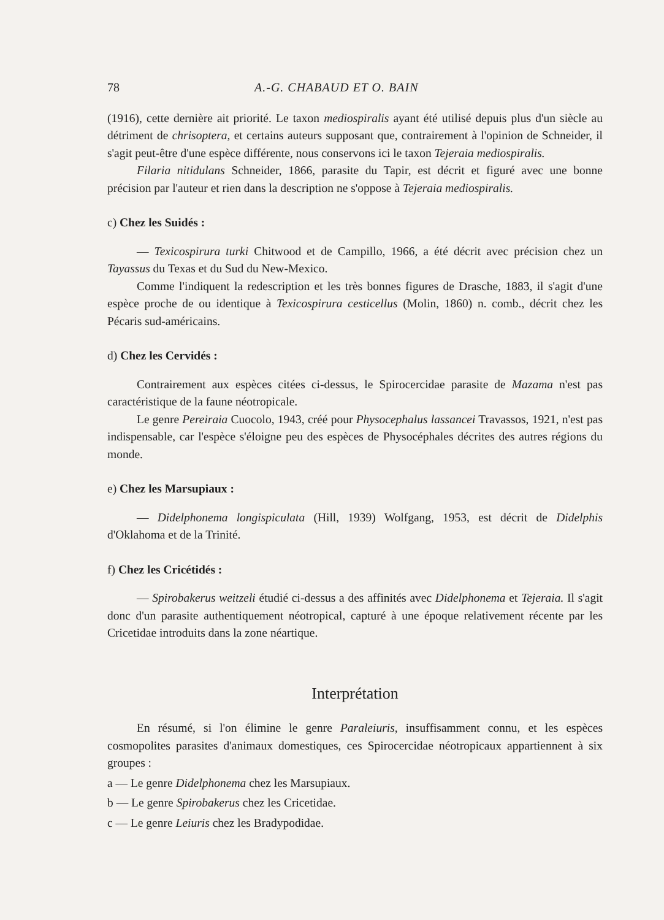78 A.-G. CHABAUD ET O. BAIN
(1916), cette dernière ait priorité. Le taxon mediospiralis ayant été utilisé depuis plus d'un siècle au détriment de chrisoptera, et certains auteurs supposant que, contrairement à l'opinion de Schneider, il s'agit peut-être d'une espèce différente, nous conservons ici le taxon Tejeraia mediospiralis.
Filaria nitidulans Schneider, 1866, parasite du Tapir, est décrit et figuré avec une bonne précision par l'auteur et rien dans la description ne s'oppose à Tejeraia mediospiralis.
c) Chez les Suidés :
— Texicospirura turki Chitwood et de Campillo, 1966, a été décrit avec précision chez un Tayassus du Texas et du Sud du New-Mexico.
Comme l'indiquent la redescription et les très bonnes figures de Drasche, 1883, il s'agit d'une espèce proche de ou identique à Texicospirura cesticellus (Molin, 1860) n. comb., décrit chez les Pécaris sud-américains.
d) Chez les Cervidés :
Contrairement aux espèces citées ci-dessus, le Spirocercidae parasite de Mazama n'est pas caractéristique de la faune néotropicale.
Le genre Pereiraia Cuocolo, 1943, créé pour Physocephalus lassancei Travassos, 1921, n'est pas indispensable, car l'espèce s'éloigne peu des espèces de Physocéphales décrites des autres régions du monde.
e) Chez les Marsupiaux :
— Didelphonema longispiculata (Hill, 1939) Wolfgang, 1953, est décrit de Didelphis d'Oklahoma et de la Trinité.
f) Chez les Cricétidés :
— Spirobakerus weitzeli étudié ci-dessus a des affinités avec Didelphonema et Tejeraia. Il s'agit donc d'un parasite authentiquement néotropical, capturé à une époque relativement récente par les Cricetidae introduits dans la zone néartique.
Interprétation
En résumé, si l'on élimine le genre Paraleiuris, insuffisamment connu, et les espèces cosmopolites parasites d'animaux domestiques, ces Spirocercidae néotropicaux appartiennent à six groupes :
a — Le genre Didelphonema chez les Marsupiaux.
b — Le genre Spirobakerus chez les Cricetidae.
c — Le genre Leiuris chez les Bradypodidae.